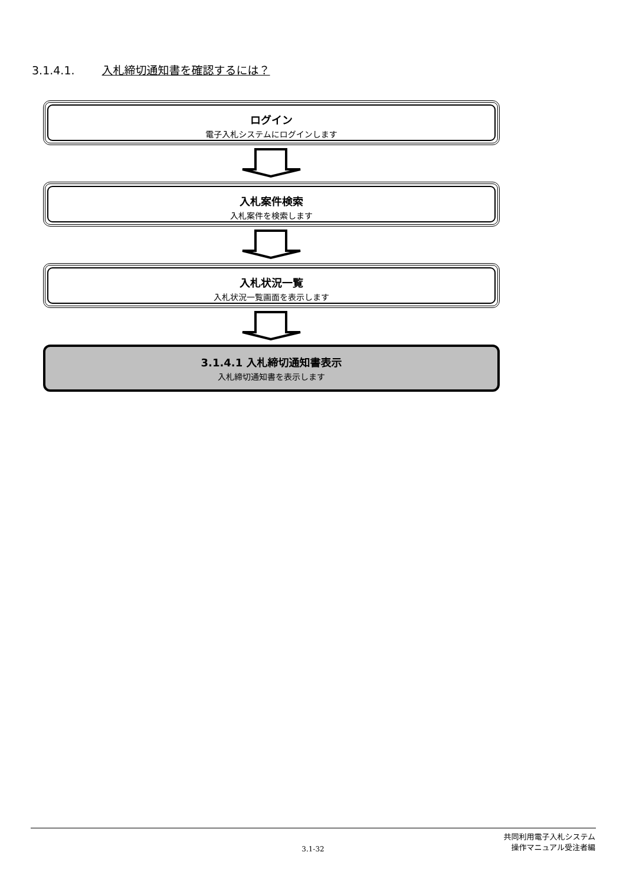3.1.4.1. 入札締切通知書を確認するには？
ログイン
電子入札システムにログインします
入札案件検索
入札案件を検索します
入札状況一覧
入札状況一覧画面を表示します
3.1.4.1 入札締切通知書表示
入札締切通知書を表示します
共同利用電子入札システム
操作マニュアル受注者編
3.1-32